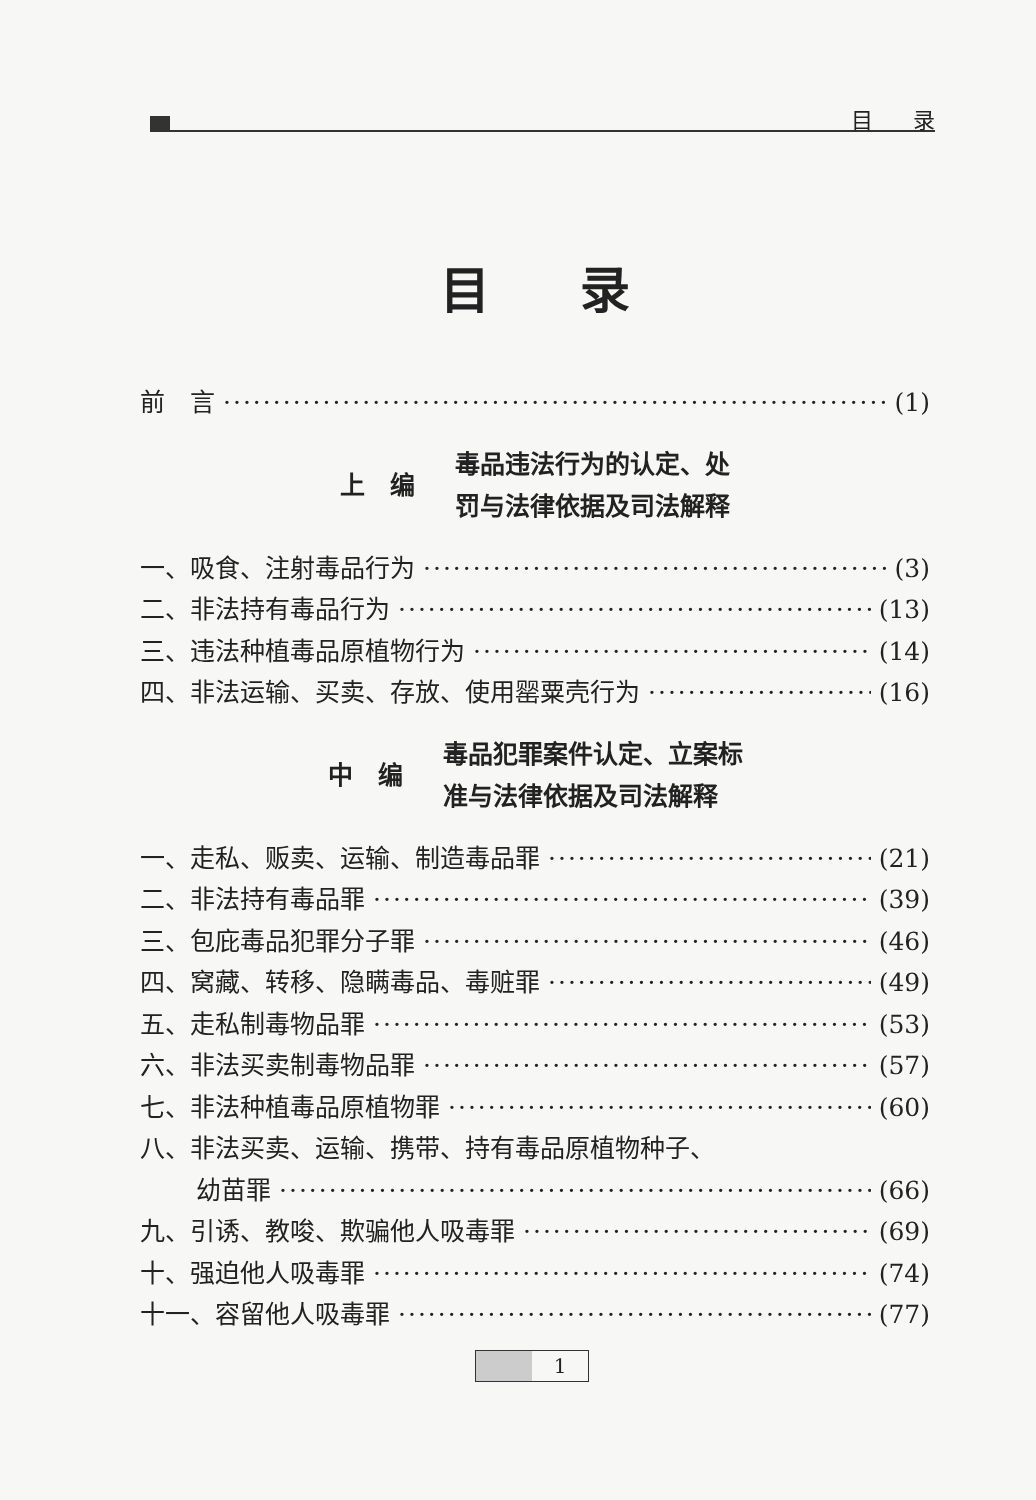目录
目录
前　言 (1)
上　编 毒品违法行为的认定、处
罚与法律依据及司法解释
一、吸食、注射毒品行为 (3)
二、非法持有毒品行为 (13)
三、违法种植毒品原植物行为 (14)
四、非法运输、买卖、存放、使用罂粟壳行为 (16)
中　编 毒品犯罪案件认定、立案标
准与法律依据及司法解释
一、走私、贩卖、运输、制造毒品罪 (21)
二、非法持有毒品罪 (39)
三、包庇毒品犯罪分子罪 (46)
四、窝藏、转移、隐瞒毒品、毒赃罪 (49)
五、走私制毒物品罪 (53)
六、非法买卖制毒物品罪 (57)
七、非法种植毒品原植物罪 (60)
八、非法买卖、运输、携带、持有毒品原植物种子、
幼苗罪 (66)
九、引诱、教唆、欺骗他人吸毒罪 (69)
十、强迫他人吸毒罪 (74)
十一、容留他人吸毒罪 (77)
1